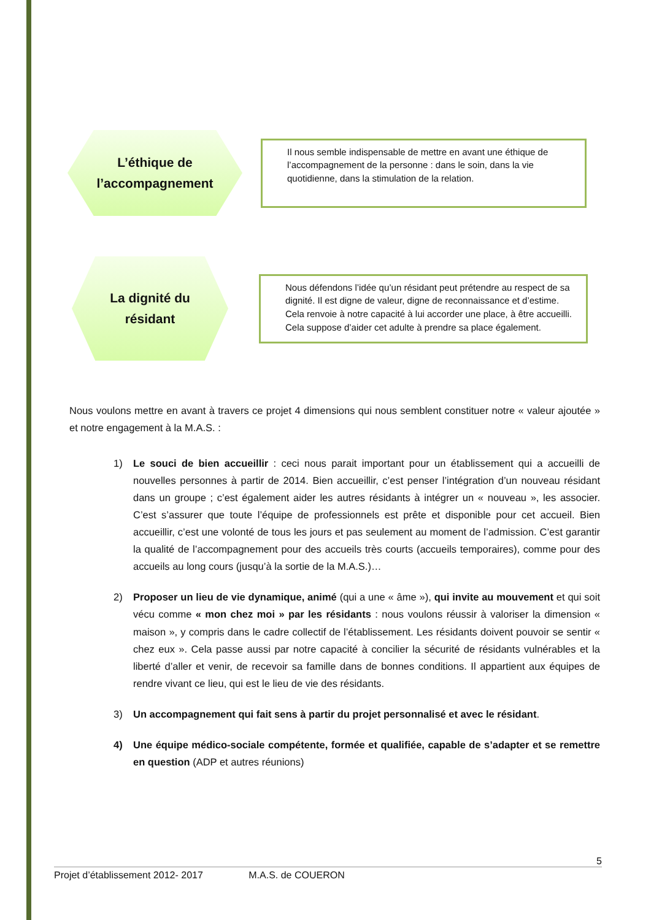L’éthique de
l’accompagnement
Il nous semble indispensable de mettre en avant une éthique de l’accompagnement de la personne : dans le soin, dans la vie quotidienne, dans la stimulation de la relation.
La dignité du
résidant
Nous défendons l’idée qu’un résidant peut prétendre au respect de sa dignité. Il est digne de valeur, digne de reconnaissance et d’estime.
Cela renvoie à notre capacité à lui accorder une place, à être accueilli. Cela suppose d’aider cet adulte à prendre sa place également.
Nous voulons mettre en avant à travers ce projet 4 dimensions qui nous semblent constituer notre « valeur ajoutée » et notre engagement à la M.A.S. :
1) Le souci de bien accueillir : ceci nous parait important pour un établissement qui a accueilli de nouvelles personnes à partir de 2014. Bien accueillir, c’est penser l’intégration d’un nouveau résidant dans un groupe ; c’est également aider les autres résidants à intégrer un « nouveau », les associer. C’est s’assurer que toute l’équipe de professionnels est prête et disponible pour cet accueil. Bien accueillir, c’est une volonté de tous les jours et pas seulement au moment de l’admission. C’est garantir la qualité de l’accompagnement pour des accueils très courts (accueils temporaires), comme pour des accueils au long cours (jusqu’à la sortie de la M.A.S.)…
2) Proposer un lieu de vie dynamique, animé (qui a une « âme »), qui invite au mouvement et qui soit vécu comme « mon chez moi » par les résidants : nous voulons réussir à valoriser la dimension « maison », y compris dans le cadre collectif de l’établissement. Les résidants doivent pouvoir se sentir « chez eux ». Cela passe aussi par notre capacité à concilier la sécurité de résidants vulnérables et la liberté d’aller et venir, de recevoir sa famille dans de bonnes conditions. Il appartient aux équipes de rendre vivant ce lieu, qui est le lieu de vie des résidants.
3) Un accompagnement qui fait sens à partir du projet personnalisé et avec le résidant.
4) Une équipe médico-sociale compétente, formée et qualifiée, capable de s’adapter et se remettre en question (ADP et autres réunions)
5
Projet d’établissement 2012- 2017 M.A.S. de COUERON